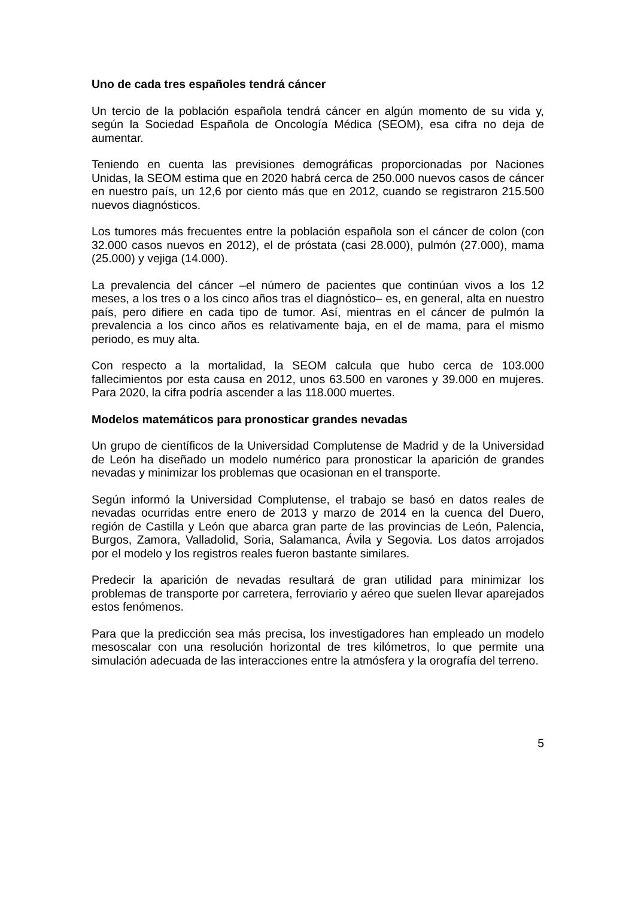Uno de cada tres españoles tendrá cáncer
Un tercio de la población española tendrá cáncer en algún momento de su vida y, según la Sociedad Española de Oncología Médica (SEOM), esa cifra no deja de aumentar.
Teniendo en cuenta las previsiones demográficas proporcionadas por Naciones Unidas, la SEOM estima que en 2020 habrá cerca de 250.000 nuevos casos de cáncer en nuestro país, un 12,6 por ciento más que en 2012, cuando se registraron 215.500 nuevos diagnósticos.
Los tumores más frecuentes entre la población española son el cáncer de colon (con 32.000 casos nuevos en 2012), el de próstata (casi 28.000), pulmón (27.000), mama (25.000) y vejiga (14.000).
La prevalencia del cáncer –el número de pacientes que continúan vivos a los 12 meses, a los tres o a los cinco años tras el diagnóstico– es, en general, alta en nuestro país, pero difiere en cada tipo de tumor. Así, mientras en el cáncer de pulmón la prevalencia a los cinco años es relativamente baja, en el de mama, para el mismo periodo, es muy alta.
Con respecto a la mortalidad, la SEOM calcula que hubo cerca de 103.000 fallecimientos por esta causa en 2012, unos 63.500 en varones y 39.000 en mujeres. Para 2020, la cifra podría ascender a las 118.000 muertes.
Modelos matemáticos para pronosticar grandes nevadas
Un grupo de científicos de la Universidad Complutense de Madrid y de la Universidad de León ha diseñado un modelo numérico para pronosticar la aparición de grandes nevadas y minimizar los problemas que ocasionan en el transporte.
Según informó la Universidad Complutense, el trabajo se basó en datos reales de nevadas ocurridas entre enero de 2013 y marzo de 2014 en la cuenca del Duero, región de Castilla y León que abarca gran parte de las provincias de León, Palencia, Burgos, Zamora, Valladolid, Soria, Salamanca, Ávila y Segovia. Los datos arrojados por el modelo y los registros reales fueron bastante similares.
Predecir la aparición de nevadas resultará de gran utilidad para minimizar los problemas de transporte por carretera, ferroviario y aéreo que suelen llevar aparejados estos fenómenos.
Para que la predicción sea más precisa, los investigadores han empleado un modelo mesoscalar con una resolución horizontal de tres kilómetros, lo que permite una simulación adecuada de las interacciones entre la atmósfera y la orografía del terreno.
5